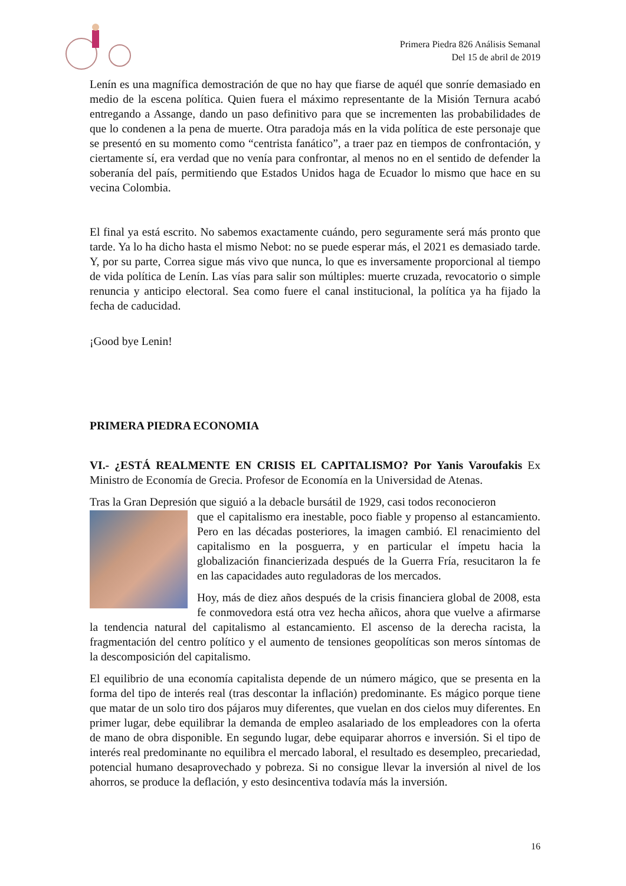Primera Piedra 826 Análisis Semanal
Del 15 de abril de 2019
Lenín es una magnífica demostración de que no hay que fiarse de aquél que sonríe demasiado en medio de la escena política. Quien fuera el máximo representante de la Misión Ternura acabó entregando a Assange, dando un paso definitivo para que se incrementen las probabilidades de que lo condenen a la pena de muerte. Otra paradoja más en la vida política de este personaje que se presentó en su momento como “centrista fanático”, a traer paz en tiempos de confrontación, y ciertamente sí, era verdad que no venía para confrontar, al menos no en el sentido de defender la soberanía del país, permitiendo que Estados Unidos haga de Ecuador lo mismo que hace en su vecina Colombia.
El final ya está escrito. No sabemos exactamente cuándo, pero seguramente será más pronto que tarde. Ya lo ha dicho hasta el mismo Nebot: no se puede esperar más, el 2021 es demasiado tarde. Y, por su parte, Correa sigue más vivo que nunca, lo que es inversamente proporcional al tiempo de vida política de Lenín. Las vías para salir son múltiples: muerte cruzada, revocatorio o simple renuncia y anticipo electoral. Sea como fuere el canal institucional, la política ya ha fijado la fecha de caducidad.
¡Good bye Lenin!
PRIMERA PIEDRA ECONOMIA
VI.- ¿ESTÁ REALMENTE EN CRISIS EL CAPITALISMO? Por Yanis Varoufakis Ex Ministro de Economía de Grecia. Profesor de Economía en la Universidad de Atenas.
Tras la Gran Depresión que siguió a la debacle bursátil de 1929, casi todos reconocieron
que el capitalismo era inestable, poco fiable y propenso al estancamiento. Pero en las décadas posteriores, la imagen cambió. El renacimiento del capitalismo en la posguerra, y en particular el ímpetu hacia la globalización financierizada después de la Guerra Fría, resucitaron la fe en las capacidades auto reguladoras de los mercados.
Hoy, más de diez años después de la crisis financiera global de 2008, esta fe conmovedora está otra vez hecha añicos, ahora que vuelve a afirmarse la tendencia natural del capitalismo al estancamiento. El ascenso de la derecha racista, la fragmentación del centro político y el aumento de tensiones geopolíticas son meros síntomas de la descomposición del capitalismo.
El equilibrio de una economía capitalista depende de un número mágico, que se presenta en la forma del tipo de interés real (tras descontar la inflación) predominante. Es mágico porque tiene que matar de un solo tiro dos pájaros muy diferentes, que vuelan en dos cielos muy diferentes. En primer lugar, debe equilibrar la demanda de empleo asalariado de los empleadores con la oferta de mano de obra disponible. En segundo lugar, debe equiparar ahorros e inversión. Si el tipo de interés real predominante no equilibra el mercado laboral, el resultado es desempleo, precariedad, potencial humano desaprovechado y pobreza. Si no consigue llevar la inversión al nivel de los ahorros, se produce la deflación, y esto desincentiva todavía más la inversión.
16